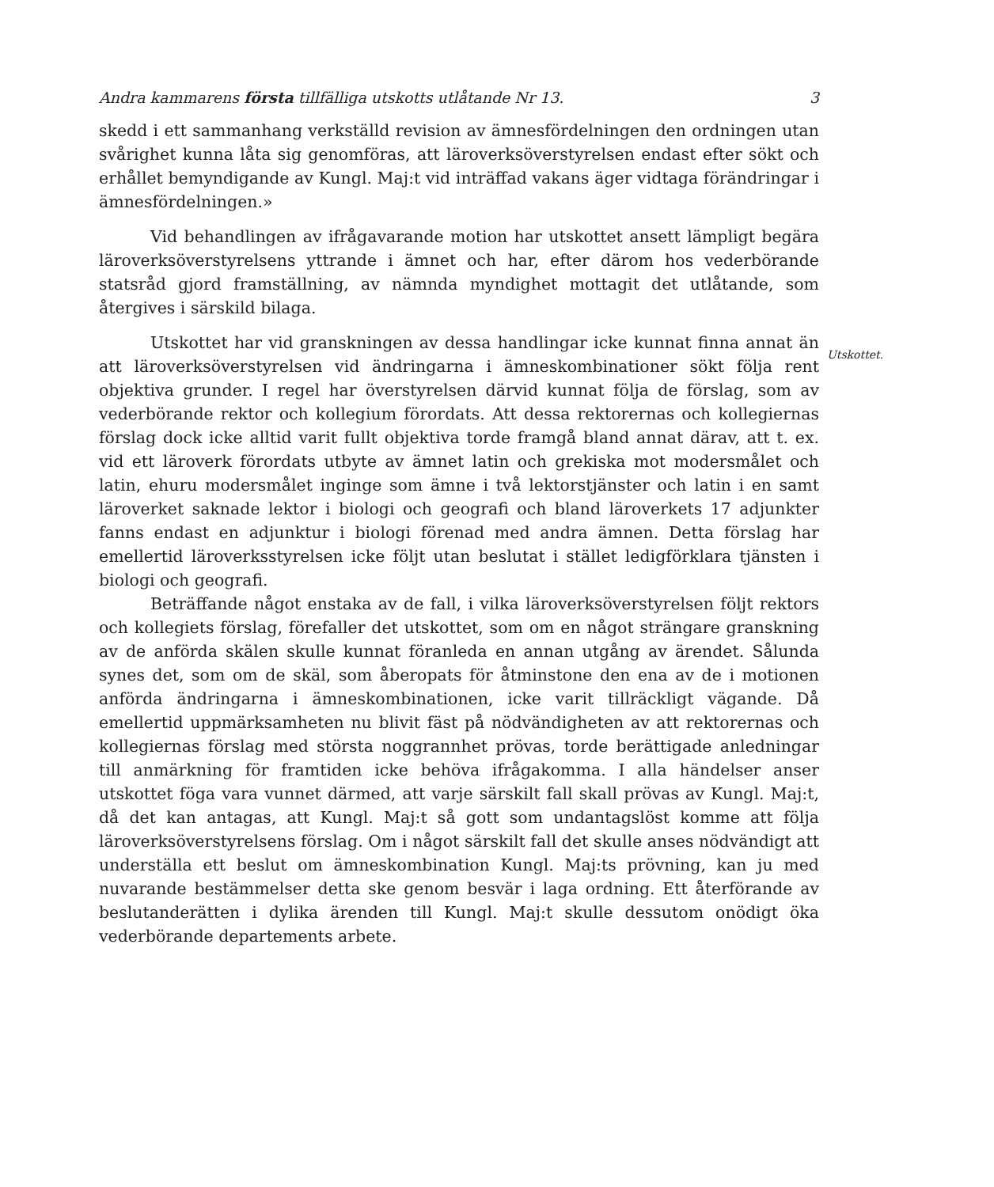Andra kammarens första tillfälliga utskotts utlåtande Nr 13. 3
Utskottet.
skedd i ett sammanhang verkställd revision av ämnesfördelningen den ordningen utan svårighet kunna låta sig genomföras, att läroverksöverstyrelsen endast efter sökt och erhållet bemyndigande av Kungl. Maj:t vid inträffad vakans äger vidtaga förändringar i ämnesfördelningen.»
Vid behandlingen av ifrågavarande motion har utskottet ansett lämpligt begära läroverksöverstyrelsens yttrande i ämnet och har, efter därom hos vederbörande statsråd gjord framställning, av nämnda myndighet mottagit det utlåtande, som återgives i särskild bilaga.
Utskottet har vid granskningen av dessa handlingar icke kunnat finna annat än att läroverksöverstyrelsen vid ändringarna i ämneskombinationer sökt följa rent objektiva grunder. I regel har överstyrelsen därvid kunnat följa de förslag, som av vederbörande rektor och kollegium förordats. Att dessa rektorernas och kollegiernas förslag dock icke alltid varit fullt objektiva torde framgå bland annat därav, att t. ex. vid ett läroverk förordats utbyte av ämnet latin och grekiska mot modersmålet och latin, ehuru modersmålet inginge som ämne i två lektorstjänster och latin i en samt läroverket saknade lektor i biologi och geografi och bland läroverkets 17 adjunkter fanns endast en adjunktur i biologi förenad med andra ämnen. Detta förslag har emellertid läroverksstyrelsen icke följt utan beslutat i stället ledigförklara tjänsten i biologi och geografi.
Beträffande något enstaka av de fall, i vilka läroverksöverstyrelsen följt rektors och kollegiets förslag, förefaller det utskottet, som om en något strängare granskning av de anförda skälen skulle kunnat föranleda en annan utgång av ärendet. Sålunda synes det, som om de skäl, som åberopats för åtminstone den ena av de i motionen anförda ändringarna i ämneskombinationen, icke varit tillräckligt vägande. Då emellertid uppmärksamheten nu blivit fäst på nödvändigheten av att rektorernas och kollegiernas förslag med största noggrannhet prövas, torde berättigade anledningar till anmärkning för framtiden icke behöva ifrågakomma. I alla händelser anser utskottet föga vara vunnet därmed, att varje särskilt fall skall prövas av Kungl. Maj:t, då det kan antagas, att Kungl. Maj:t så gott som undantagslöst komme att följa läroverksöverstyrelsens förslag. Om i något särskilt fall det skulle anses nödvändigt att underställa ett beslut om ämneskombination Kungl. Maj:ts prövning, kan ju med nuvarande bestämmelser detta ske genom besvär i laga ordning. Ett återförande av beslutanderätten i dylika ärenden till Kungl. Maj:t skulle dessutom onödigt öka vederbörande departements arbete.